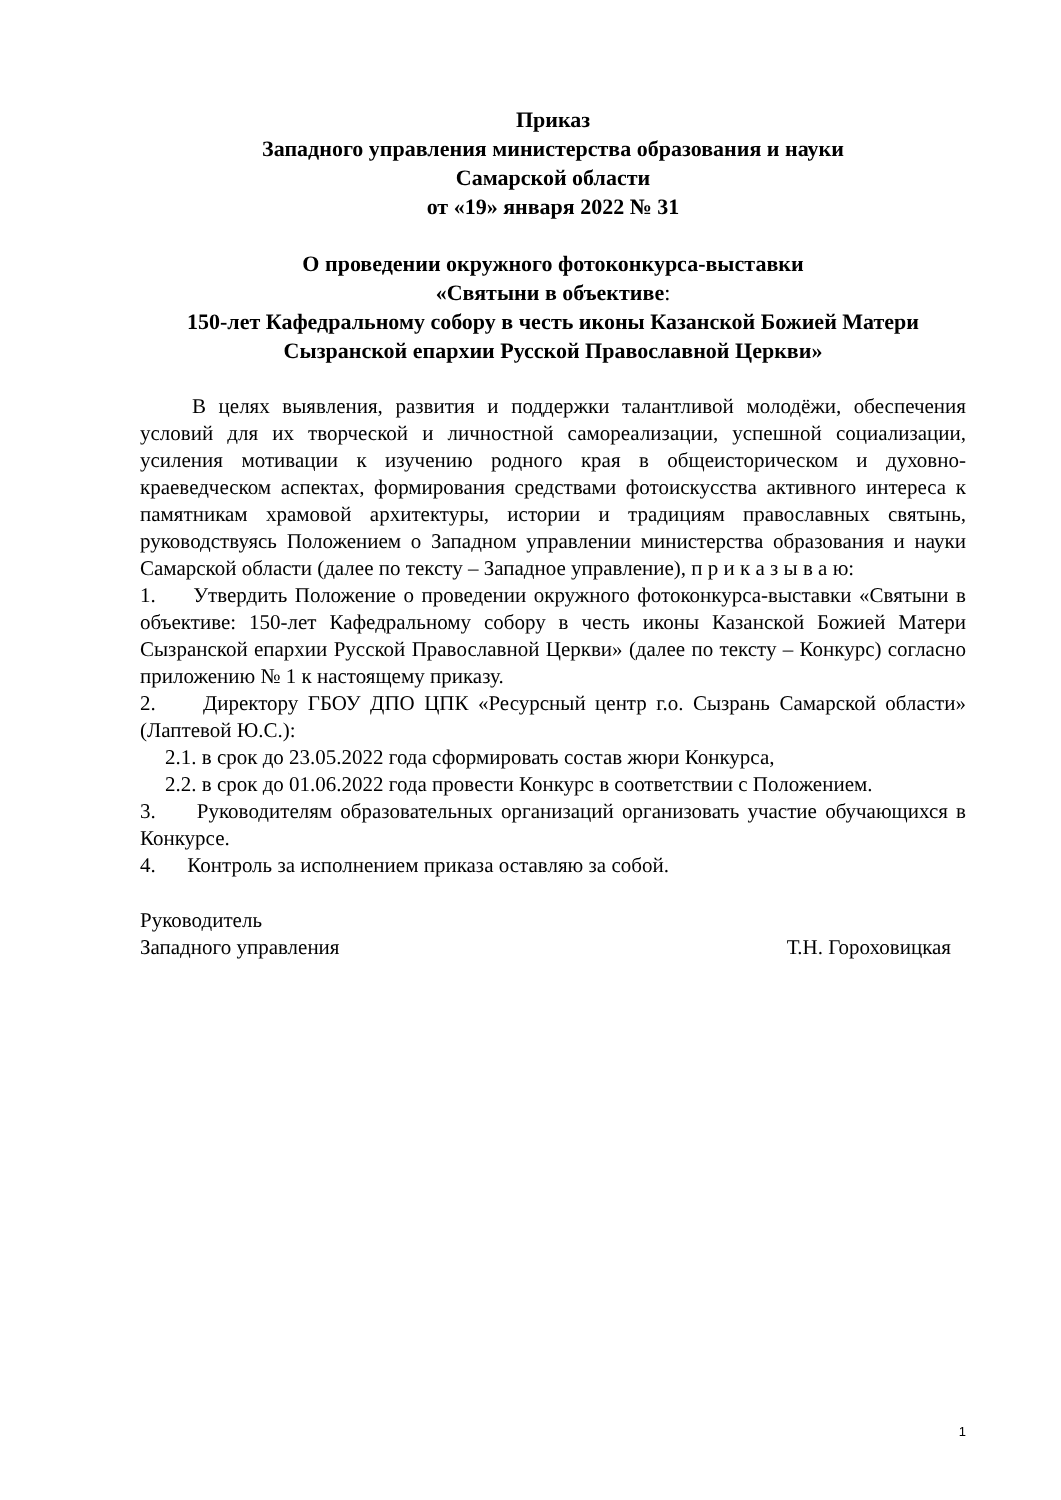Приказ
Западного управления министерства образования и науки
Самарской области
от «19» января 2022 № 31
О проведении окружного фотоконкурса-выставки
«Святыни в объективе:
150-лет Кафедральному собору в честь иконы Казанской Божией Матери Сызранской епархии Русской Православной Церкви»
В целях выявления, развития и поддержки талантливой молодёжи, обеспечения условий для их творческой и личностной самореализации, успешной социализации, усиления мотивации к изучению родного края в общеисторическом и духовно-краеведческом аспектах, формирования средствами фотоискусства активного интереса к памятникам храмовой архитектуры, истории и традициям православных святынь, руководствуясь Положением о Западном управлении министерства образования и науки Самарской области (далее по тексту – Западное управление), п р и к а з ы в а ю:
1. Утвердить Положение о проведении окружного фотоконкурса-выставки «Святыни в объективе: 150-лет Кафедральному собору в честь иконы Казанской Божией Матери Сызранской епархии Русской Православной Церкви» (далее по тексту – Конкурс) согласно приложению № 1 к настоящему приказу.
2. Директору ГБОУ ДПО ЦПК «Ресурсный центр г.о. Сызрань Самарской области» (Лаптевой Ю.С.):
2.1. в срок до 23.05.2022 года сформировать состав жюри Конкурса,
2.2. в срок до 01.06.2022 года провести Конкурс в соответствии с Положением.
3. Руководителям образовательных организаций организовать участие обучающихся в Конкурсе.
4. Контроль за исполнением приказа оставляю за собой.
Руководитель
Западного управления Т.Н. Гороховицкая
1